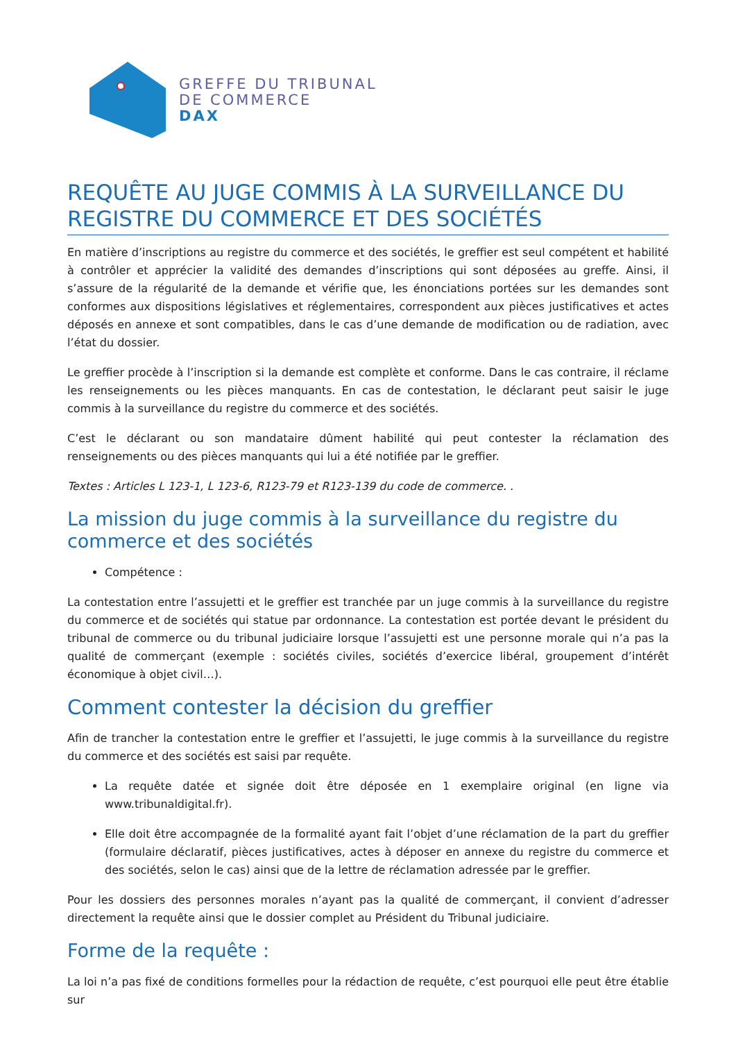GREFFE DU TRIBUNAL
DE COMMERCE
DAX
REQUÊTE AU JUGE COMMIS À LA SURVEILLANCE DU REGISTRE DU COMMERCE ET DES SOCIÉTÉS
En matière d’inscriptions au registre du commerce et des sociétés, le greffier est seul compétent et habilité à contrôler et apprécier la validité des demandes d’inscriptions qui sont déposées au greffe. Ainsi, il s’assure de la régularité de la demande et vérifie que, les énonciations portées sur les demandes sont conformes aux dispositions législatives et réglementaires, correspondent aux pièces justificatives et actes déposés en annexe et sont compatibles, dans le cas d’une demande de modification ou de radiation, avec l’état du dossier.
Le greffier procède à l’inscription si la demande est complète et conforme. Dans le cas contraire, il réclame les renseignements ou les pièces manquants. En cas de contestation, le déclarant peut saisir le juge commis à la surveillance du registre du commerce et des sociétés.
C’est le déclarant ou son mandataire dûment habilité qui peut contester la réclamation des renseignements ou des pièces manquants qui lui a été notifiée par le greffier.
Textes : Articles L 123-1, L 123-6, R123-79 et R123-139 du code de commerce. .
La mission du juge commis à la surveillance du registre du commerce et des sociétés
Compétence :
La contestation entre l’assujetti et le greffier est tranchée par un juge commis à la surveillance du registre du commerce et de sociétés qui statue par ordonnance. La contestation est portée devant le président du tribunal de commerce ou du tribunal judiciaire lorsque l’assujetti est une personne morale qui n’a pas la qualité de commerçant (exemple : sociétés civiles, sociétés d’exercice libéral, groupement d’intérêt économique à objet civil…).
Comment contester la décision du greffier
Afin de trancher la contestation entre le greffier et l’assujetti, le juge commis à la surveillance du registre du commerce et des sociétés est saisi par requête.
La requête datée et signée doit être déposée en 1 exemplaire original (en ligne via www.tribunaldigital.fr).
Elle doit être accompagnée de la formalité ayant fait l’objet d’une réclamation de la part du greffier (formulaire déclaratif, pièces justificatives, actes à déposer en annexe du registre du commerce et des sociétés, selon le cas) ainsi que de la lettre de réclamation adressée par le greffier.
Pour les dossiers des personnes morales n’ayant pas la qualité de commerçant, il convient d’adresser directement la requête ainsi que le dossier complet au Président du Tribunal judiciaire.
Forme de la requête :
La loi n’a pas fixé de conditions formelles pour la rédaction de requête, c’est pourquoi elle peut être établie sur